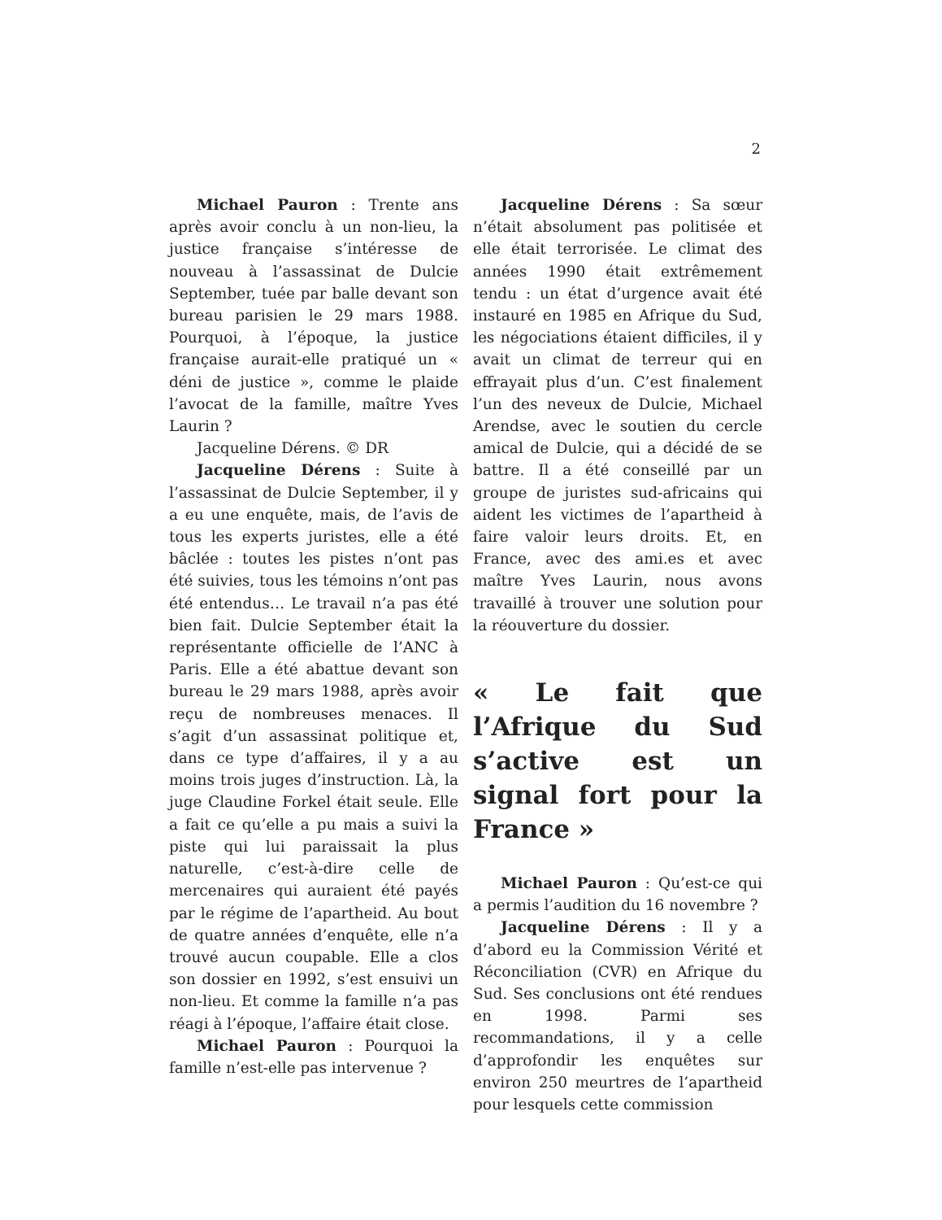2
Michael Pauron : Trente ans après avoir conclu à un non-lieu, la justice française s’intéresse de nouveau à l’assassinat de Dulcie September, tuée par balle devant son bureau parisien le 29 mars 1988. Pourquoi, à l’époque, la justice française aurait-elle pratiqué un « déni de justice », comme le plaide l’avocat de la famille, maître Yves Laurin ?
Jacqueline Dérens. © DR
Jacqueline Dérens : Suite à l’assassinat de Dulcie September, il y a eu une enquête, mais, de l’avis de tous les experts juristes, elle a été bâclée : toutes les pistes n’ont pas été suivies, tous les témoins n’ont pas été entendus… Le travail n’a pas été bien fait. Dulcie September était la représentante officielle de l’ANC à Paris. Elle a été abattue devant son bureau le 29 mars 1988, après avoir reçu de nombreuses menaces. Il s’agit d’un assassinat politique et, dans ce type d’affaires, il y a au moins trois juges d’instruction. Là, la juge Claudine Forkel était seule. Elle a fait ce qu’elle a pu mais a suivi la piste qui lui paraissait la plus naturelle, c’est-à-dire celle de mercenaires qui auraient été payés par le régime de l’apartheid. Au bout de quatre années d’enquête, elle n’a trouvé aucun coupable. Elle a clos son dossier en 1992, s’est ensuivi un non-lieu. Et comme la famille n’a pas réagi à l’époque, l’affaire était close.
Michael Pauron : Pourquoi la famille n’est-elle pas intervenue ?
Jacqueline Dérens : Sa sœur n’était absolument pas politisée et elle était terrorisée. Le climat des années 1990 était extrêmement tendu : un état d’urgence avait été instauré en 1985 en Afrique du Sud, les négociations étaient difficiles, il y avait un climat de terreur qui en effrayait plus d’un. C’est finalement l’un des neveux de Dulcie, Michael Arendse, avec le soutien du cercle amical de Dulcie, qui a décidé de se battre. Il a été conseillé par un groupe de juristes sud-africains qui aident les victimes de l’apartheid à faire valoir leurs droits. Et, en France, avec des ami.es et avec maître Yves Laurin, nous avons travaillé à trouver une solution pour la réouverture du dossier.
« Le fait que l’Afrique du Sud s’active est un signal fort pour la France »
Michael Pauron : Qu’est-ce qui a permis l’audition du 16 novembre ?
Jacqueline Dérens : Il y a d’abord eu la Commission Vérité et Réconciliation (CVR) en Afrique du Sud. Ses conclusions ont été rendues en 1998. Parmi ses recommandations, il y a celle d’approfondir les enquêtes sur environ 250 meurtres de l’apartheid pour lesquels cette commission